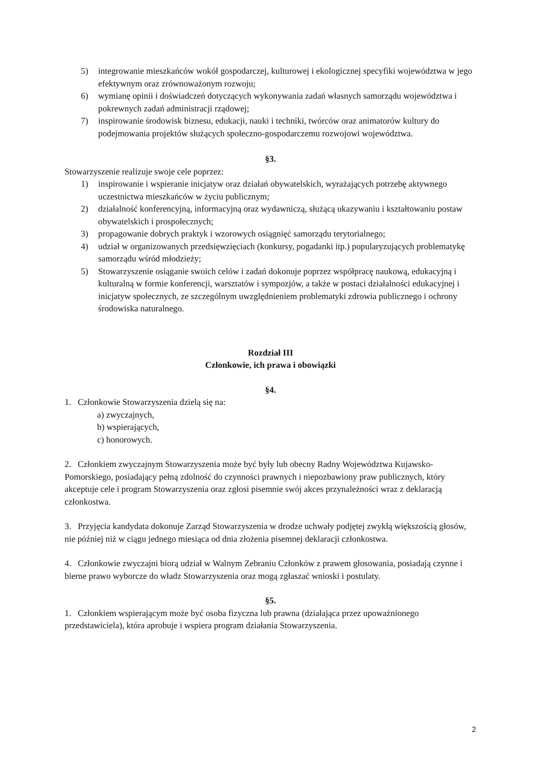5) integrowanie mieszkańców wokół gospodarczej, kulturowej i ekologicznej specyfiki województwa w jego efektywnym oraz zrównoważonym rozwoju;
6) wymianę opinii i doświadczeń dotyczących wykonywania zadań własnych samorządu województwa i pokrewnych zadań administracji rządowej;
7) inspirowanie środowisk biznesu, edukacji, nauki i techniki, twórców oraz animatorów kultury do podejmowania projektów służących społeczno-gospodarczemu rozwojowi województwa.
§3.
Stowarzyszenie realizuje swoje cele poprzez:
1) inspirowanie i wspieranie inicjatyw oraz działań obywatelskich, wyrażających potrzebę aktywnego uczestnictwa mieszkańców w życiu publicznym;
2) działalność konferencyjną, informacyjną oraz wydawniczą, służącą ukazywaniu i kształtowaniu postaw obywatelskich i prospołecznych;
3) propagowanie dobrych praktyk i wzorowych osiągnięć samorządu terytorialnego;
4) udział w organizowanych przedsięwzięciach (konkursy, pogadanki itp.) popularyzujących problematykę samorządu wśród młodzieży;
5) Stowarzyszenie osiąganie swoich celów i zadań dokonuje poprzez współpracę naukową, edukacyjną i kulturalną w formie konferencji, warsztatów i sympozjów, a także w postaci działalności edukacyjnej i inicjatyw społecznych, ze szczególnym uwzględnieniem problematyki zdrowia publicznego i ochrony środowiska naturalnego.
Rozdział III
Członkowie, ich prawa i obowiązki
§4.
1. Członkowie Stowarzyszenia dzielą się na:
a) zwyczajnych,
b) wspierających,
c) honorowych.
2. Członkiem zwyczajnym Stowarzyszenia może być były lub obecny Radny Województwa Kujawsko-Pomorskiego, posiadający pełną zdolność do czynności prawnych i niepozbawiony praw publicznych, który akceptuje cele i program Stowarzyszenia oraz zgłosi pisemnie swój akces przynależności wraz z deklaracją członkostwa.
3. Przyjęcia kandydata dokonuje Zarząd Stowarzyszenia w drodze uchwały podjętej zwykłą większością głosów, nie później niż w ciągu jednego miesiąca od dnia złożenia pisemnej deklaracji członkostwa.
4. Członkowie zwyczajni biorą udział w Walnym Zebraniu Członków z prawem głosowania, posiadają czynne i bierne prawo wyborcze do władz Stowarzyszenia oraz mogą zgłaszać wnioski i postulaty.
§5.
1. Członkiem wspierającym może być osoba fizyczna lub prawna (działająca przez upoważnionego przedstawiciela), która aprobuje i wspiera program działania Stowarzyszenia.
2